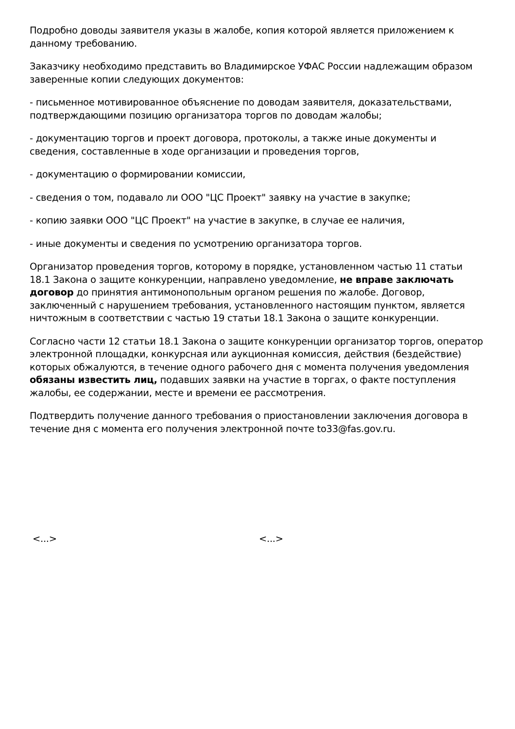Подробно доводы заявителя указы в жалобе, копия которой является приложением к данному требованию.
Заказчику необходимо представить во Владимирское УФАС России надлежащим образом заверенные копии следующих документов:
- письменное мотивированное объяснение по доводам заявителя, доказательствами, подтверждающими позицию организатора торгов по доводам жалобы;
- документацию торгов и проект договора, протоколы, а также иные документы и сведения, составленные в ходе организации и проведения торгов,
- документацию о формировании комиссии,
- сведения о том, подавало ли ООО "ЦС Проект" заявку на участие в закупке;
- копию заявки ООО "ЦС Проект" на участие в закупке, в случае ее наличия,
- иные документы и сведения по усмотрению организатора торгов.
Организатор проведения торгов, которому в порядке, установленном частью 11 статьи 18.1 Закона о защите конкуренции, направлено уведомление, не вправе заключать договор до принятия антимонопольным органом решения по жалобе. Договор, заключенный с нарушением требования, установленного настоящим пунктом, является ничтожным в соответствии с частью 19 статьи 18.1 Закона о защите конкуренции.
Согласно части 12 статьи 18.1 Закона о защите конкуренции организатор торгов, оператор электронной площадки, конкурсная или аукционная комиссия, действия (бездействие) которых обжалуются, в течение одного рабочего дня с момента получения уведомления обязаны известить лиц, подавших заявки на участие в торгах, о факте поступления жалобы, ее содержании, месте и времени ее рассмотрения.
Подтвердить получение данного требования о приостановлении заключения договора в течение дня с момента его получения электронной почте to33@fas.gov.ru.
<...> <...>